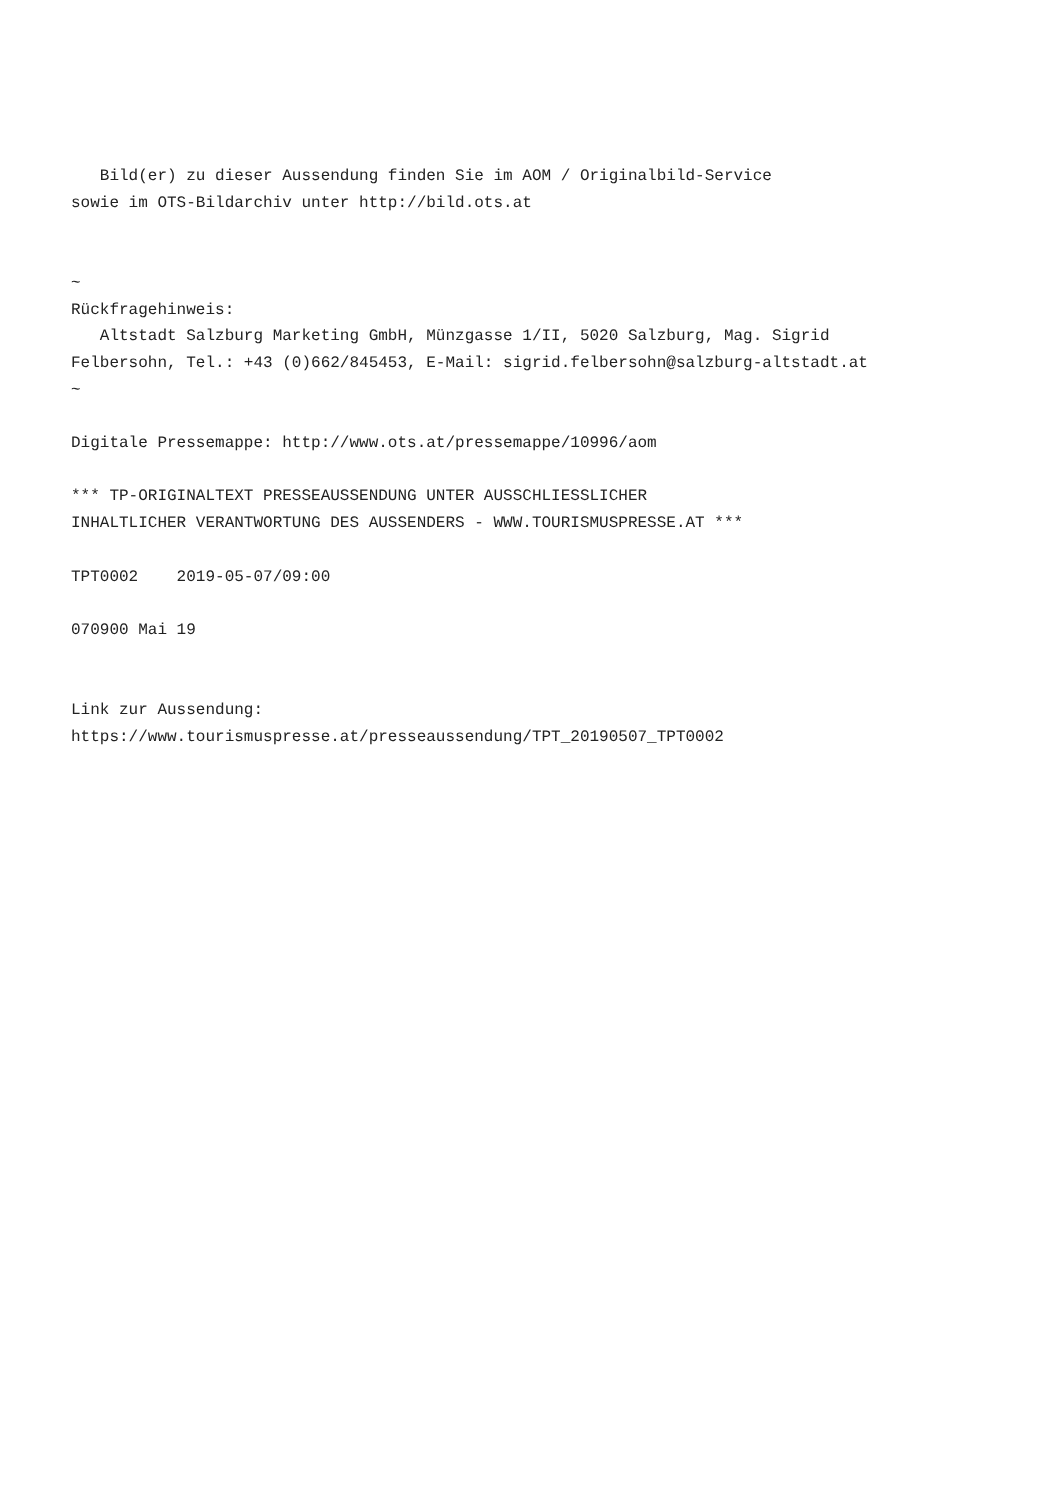Bild(er) zu dieser Aussendung finden Sie im AOM / Originalbild-Service
sowie im OTS-Bildarchiv unter http://bild.ots.at


~
Rückfragehinweis:
   Altstadt Salzburg Marketing GmbH, Münzgasse 1/II, 5020 Salzburg, Mag. Sigrid
Felbersohn, Tel.: +43 (0)662/845453, E-Mail: sigrid.felbersohn@salzburg-altstadt.at
~

Digitale Pressemappe: http://www.ots.at/pressemappe/10996/aom

*** TP-ORIGINALTEXT PRESSEAUSSENDUNG UNTER AUSSCHLIESSLICHER
INHALTLICHER VERANTWORTUNG DES AUSSENDERS - WWW.TOURISMUSPRESSE.AT ***

TPT0002    2019-05-07/09:00

070900 Mai 19


Link zur Aussendung:
https://www.tourismuspresse.at/presseaussendung/TPT_20190507_TPT0002